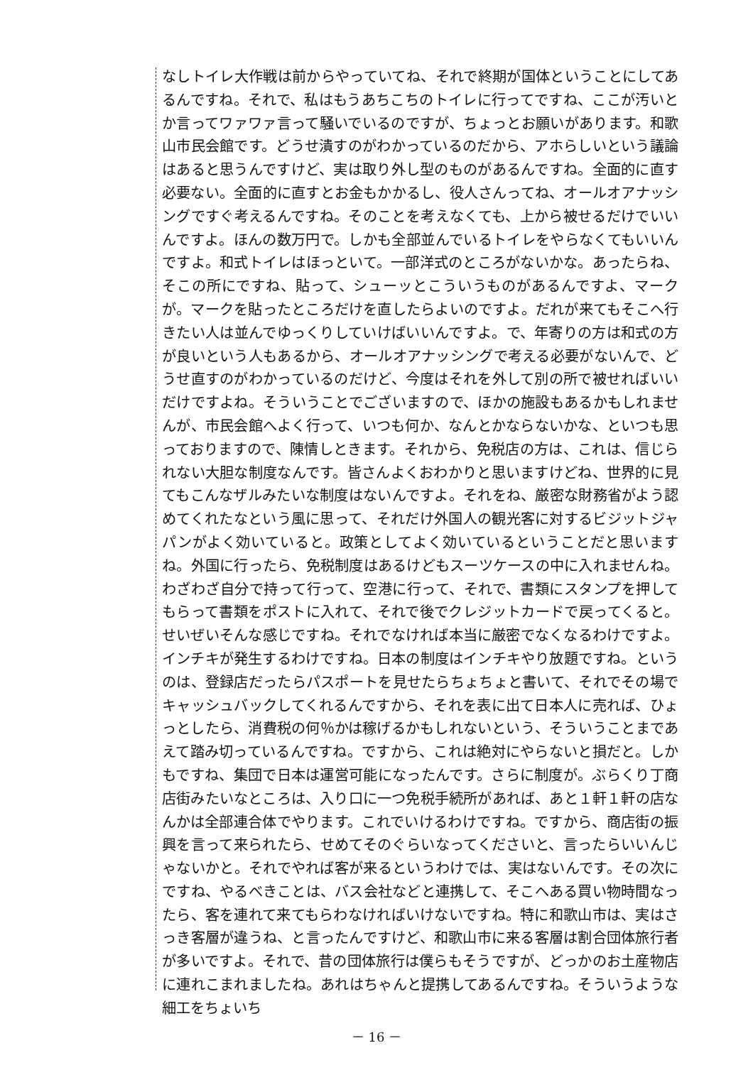なしトイレ大作戦は前からやっていてね、それで終期が国体ということにしてあるんですね。それで、私はもうあちこちのトイレに行ってですね、ここが汚いとか言ってワァワァ言って騒いでいるのですが、ちょっとお願いがあります。和歌山市民会館です。どうせ潰すのがわかっているのだから、アホらしいという議論はあると思うんですけど、実は取り外し型のものがあるんですね。全面的に直す必要ない。全面的に直すとお金もかかるし、役人さんってね、オールオアナッシングですぐ考えるんですね。そのことを考えなくても、上から被せるだけでいいんですよ。ほんの数万円で。しかも全部並んでいるトイレをやらなくてもいいんですよ。和式トイレはほっといて。一部洋式のところがないかな。あったらね、そこの所にですね、貼って、シューッとこういうものがあるんですよ、マークが。マークを貼ったところだけを直したらよいのですよ。だれが来てもそこへ行きたい人は並んでゆっくりしていけばいいんですよ。で、年寄りの方は和式の方が良いという人もあるから、オールオアナッシングで考える必要がないんで、どうせ直すのがわかっているのだけど、今度はそれを外して別の所で被せればいいだけですよね。そういうことでございますので、ほかの施設もあるかもしれませんが、市民会館へよく行って、いつも何か、なんとかならないかな、といつも思っておりますので、陳情しときます。それから、免税店の方は、これは、信じられない大胆な制度なんです。皆さんよくおわかりと思いますけどね、世界的に見てもこんなザルみたいな制度はないんですよ。それをね、厳密な財務省がよう認めてくれたなという風に思って、それだけ外国人の観光客に対するビジットジャパンがよく効いていると。政策としてよく効いているということだと思いますね。外国に行ったら、免税制度はあるけどもスーツケースの中に入れませんね。わざわざ自分で持って行って、空港に行って、それで、書類にスタンプを押してもらって書類をポストに入れて、それで後でクレジットカードで戻ってくると。せいぜいそんな感じですね。それでなければ本当に厳密でなくなるわけですよ。インチキが発生するわけですね。日本の制度はインチキやり放題ですね。というのは、登録店だったらパスポートを見せたらちょちょと書いて、それでその場でキャッシュバックしてくれるんですから、それを表に出て日本人に売れば、ひょっとしたら、消費税の何％かは稼げるかもしれないという、そういうことまであえて踏み切っているんですね。ですから、これは絶対にやらないと損だと。しかもですね、集団で日本は運営可能になったんです。さらに制度が。ぶらくり丁商店街みたいなところは、入り口に一つ免税手続所があれば、あと１軒１軒の店なんかは全部連合体でやります。これでいけるわけですね。ですから、商店街の振興を言って来られたら、せめてそのぐらいなってくださいと、言ったらいいんじゃないかと。それでやれば客が来るというわけでは、実はないんです。その次にですね、やるべきことは、バス会社などと連携して、そこへある買い物時間なったら、客を連れて来てもらわなければいけないですね。特に和歌山市は、実はさっき客層が違うね、と言ったんですけど、和歌山市に来る客層は割合団体旅行者が多いですよ。それで、昔の団体旅行は僕らもそうですが、どっかのお土産物店に連れこまれましたね。あれはちゃんと提携してあるんですね。そういうような細工をちょいち
－ 16 －